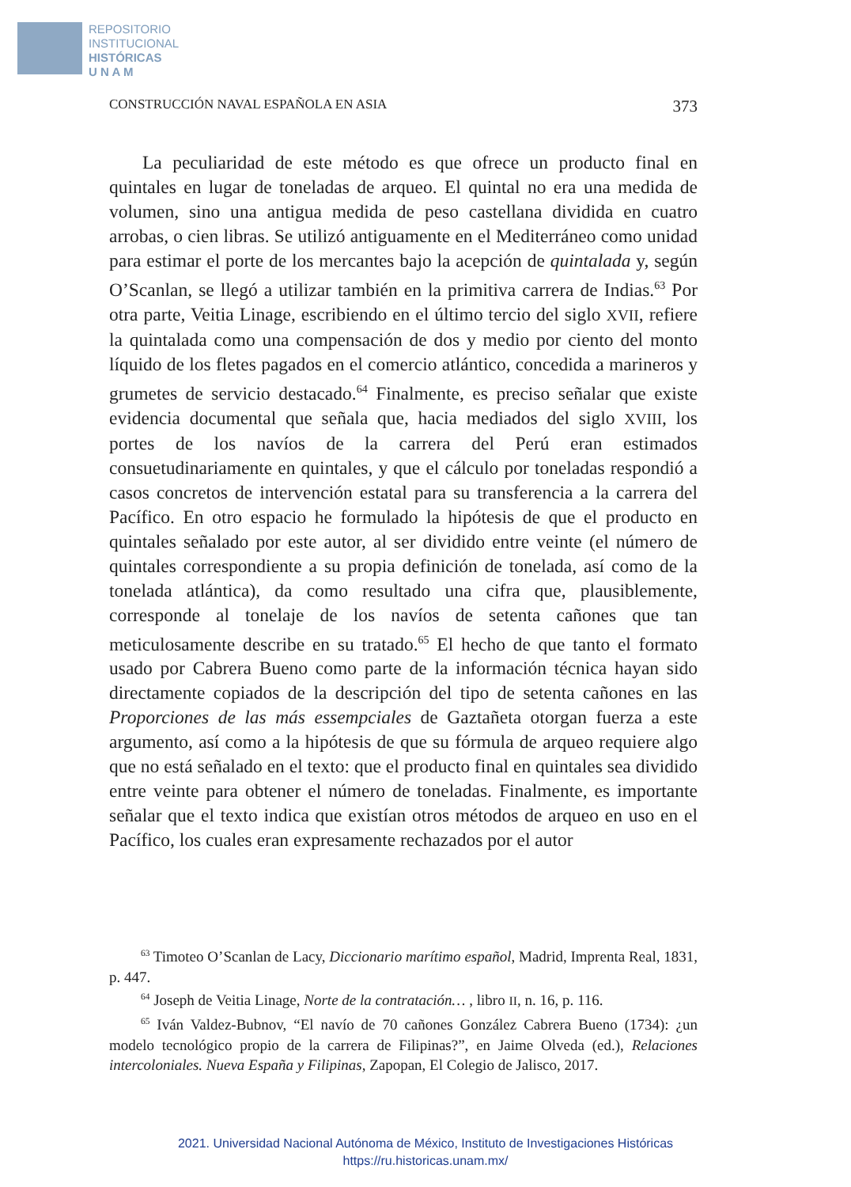REPOSITORIO
INSTITUCIONAL
HISTÓRICAS
U N A M
CONSTRUCCIÓN NAVAL ESPAÑOLA EN ASIA 373
La peculiaridad de este método es que ofrece un producto final en quintales en lugar de toneladas de arqueo. El quintal no era una medida de volumen, sino una antigua medida de peso castellana dividida en cuatro arrobas, o cien libras. Se utilizó antiguamente en el Mediterráneo como unidad para estimar el porte de los mercantes bajo la acepción de quintalada y, según O’Scanlan, se llegó a utilizar también en la primitiva carrera de Indias.<sup>63</sup> Por otra parte, Veitia Linage, escribiendo en el último tercio del siglo XVII, refiere la quintalada como una compensación de dos y medio por ciento del monto líquido de los fletes pagados en el comercio atlántico, concedida a marineros y grumetes de servicio destacado.<sup>64</sup> Finalmente, es preciso señalar que existe evidencia documental que señala que, hacia mediados del siglo XVIII, los portes de los navíos de la carrera del Perú eran estimados consuetudinariamente en quintales, y que el cálculo por toneladas respondió a casos concretos de intervención estatal para su transferencia a la carrera del Pacífico. En otro espacio he formulado la hipótesis de que el producto en quintales señalado por este autor, al ser dividido entre veinte (el número de quintales correspondiente a su propia definición de tonelada, así como de la tonelada atlántica), da como resultado una cifra que, plausiblemente, corresponde al tonelaje de los navíos de setenta cañones que tan meticulosamente describe en su tratado.<sup>65</sup> El hecho de que tanto el formato usado por Cabrera Bueno como parte de la información técnica hayan sido directamente copiados de la descripción del tipo de setenta cañones en las Proporciones de las más essempciales de Gaztañeta otorgan fuerza a este argumento, así como a la hipótesis de que su fórmula de arqueo requiere algo que no está señalado en el texto: que el producto final en quintales sea dividido entre veinte para obtener el número de toneladas. Finalmente, es importante señalar que el texto indica que existían otros métodos de arqueo en uso en el Pacífico, los cuales eran expresamente rechazados por el autor
<sup>63</sup> Timoteo O’Scanlan de Lacy, Diccionario marítimo español, Madrid, Imprenta Real, 1831, p. 447.
<sup>64</sup> Joseph de Veitia Linage, Norte de la contratación… , libro II, n. 16, p. 116.
<sup>65</sup> Iván Valdez-Bubnov, “El navío de 70 cañones González Cabrera Bueno (1734): ¿un modelo tecnológico propio de la carrera de Filipinas?”, en Jaime Olveda (ed.), Relaciones intercoloniales. Nueva España y Filipinas, Zapopan, El Colegio de Jalisco, 2017.
2021. Universidad Nacional Autónoma de México, Instituto de Investigaciones Históricas
https://ru.historicas.unam.mx/